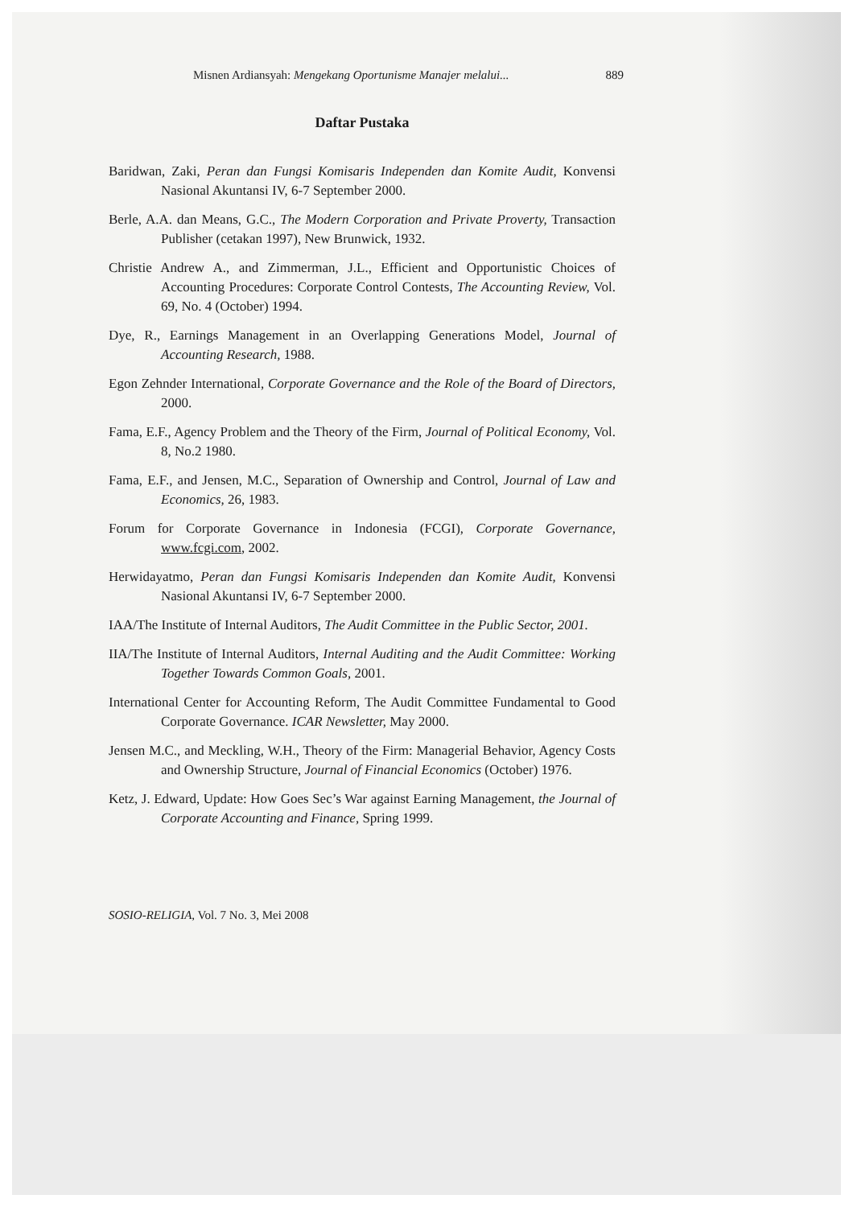Misnen Ardiansyah: Mengekang Oportunisme Manajer melalui... 889
Daftar Pustaka
Baridwan, Zaki, Peran dan Fungsi Komisaris Independen dan Komite Audit, Konvensi Nasional Akuntansi IV, 6-7 September 2000.
Berle, A.A. dan Means, G.C., The Modern Corporation and Private Proverty, Transaction Publisher (cetakan 1997), New Brunwick, 1932.
Christie Andrew A., and Zimmerman, J.L., Efficient and Opportunistic Choices of Accounting Procedures: Corporate Control Contests, The Accounting Review, Vol. 69, No. 4 (October) 1994.
Dye, R., Earnings Management in an Overlapping Generations Model, Journal of Accounting Research, 1988.
Egon Zehnder International, Corporate Governance and the Role of the Board of Directors, 2000.
Fama, E.F., Agency Problem and the Theory of the Firm, Journal of Political Economy, Vol. 8, No.2 1980.
Fama, E.F., and Jensen, M.C., Separation of Ownership and Control, Journal of Law and Economics, 26, 1983.
Forum for Corporate Governance in Indonesia (FCGI), Corporate Governance, www.fcgi.com, 2002.
Herwidayatmo, Peran dan Fungsi Komisaris Independen dan Komite Audit, Konvensi Nasional Akuntansi IV, 6-7 September 2000.
IAA/The Institute of Internal Auditors, The Audit Committee in the Public Sector, 2001.
IIA/The Institute of Internal Auditors, Internal Auditing and the Audit Committee: Working Together Towards Common Goals, 2001.
International Center for Accounting Reform, The Audit Committee Fundamental to Good Corporate Governance. ICAR Newsletter, May 2000.
Jensen M.C., and Meckling, W.H., Theory of the Firm: Managerial Behavior, Agency Costs and Ownership Structure, Journal of Financial Economics (October) 1976.
Ketz, J. Edward, Update: How Goes Sec’s War against Earning Management, the Journal of Corporate Accounting and Finance, Spring 1999.
SOSIO-RELIGIA, Vol. 7 No. 3, Mei 2008